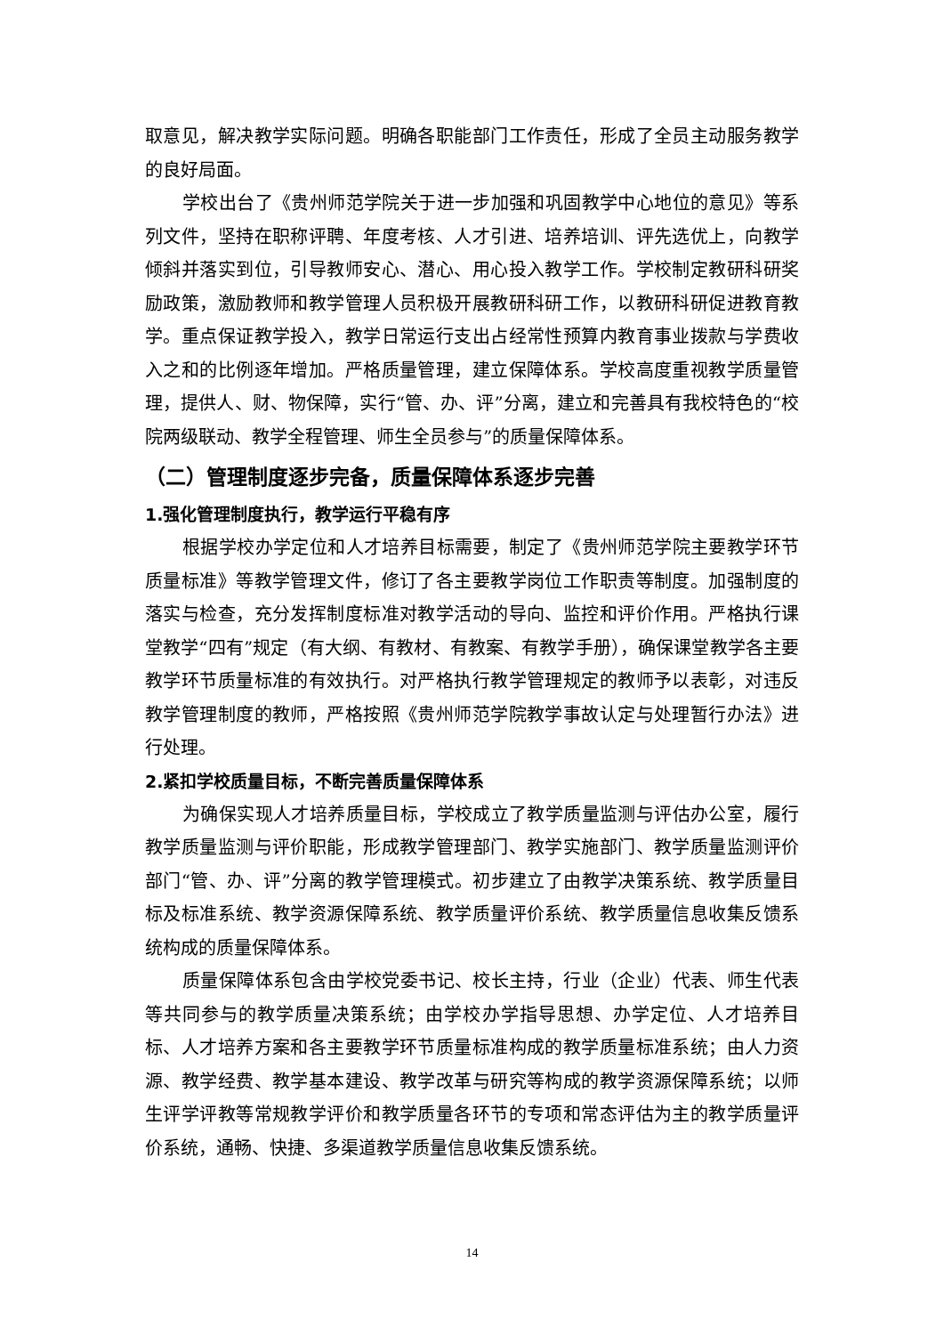取意见，解决教学实际问题。明确各职能部门工作责任，形成了全员主动服务教学的良好局面。
学校出台了《贵州师范学院关于进一步加强和巩固教学中心地位的意见》等系列文件，坚持在职称评聘、年度考核、人才引进、培养培训、评先选优上，向教学倾斜并落实到位，引导教师安心、潜心、用心投入教学工作。学校制定教研科研奖励政策，激励教师和教学管理人员积极开展教研科研工作，以教研科研促进教育教学。重点保证教学投入，教学日常运行支出占经常性预算内教育事业拨款与学费收入之和的比例逐年增加。严格质量管理，建立保障体系。学校高度重视教学质量管理，提供人、财、物保障，实行“管、办、评”分离，建立和完善具有我校特色的“校院两级联动、教学全程管理、师生全员参与”的质量保障体系。
（二）管理制度逐步完备，质量保障体系逐步完善
1.强化管理制度执行，教学运行平稳有序
根据学校办学定位和人才培养目标需要，制定了《贵州师范学院主要教学环节质量标准》等教学管理文件，修订了各主要教学岗位工作职责等制度。加强制度的落实与检查，充分发挥制度标准对教学活动的导向、监控和评价作用。严格执行课堂教学“四有”规定（有大纲、有教材、有教案、有教学手册），确保课堂教学各主要教学环节质量标准的有效执行。对严格执行教学管理规定的教师予以表彰，对违反教学管理制度的教师，严格按照《贵州师范学院教学事故认定与处理暂行办法》进行处理。
2.紧扣学校质量目标，不断完善质量保障体系
为确保实现人才培养质量目标，学校成立了教学质量监测与评估办公室，履行教学质量监测与评价职能，形成教学管理部门、教学实施部门、教学质量监测评价部门“管、办、评”分离的教学管理模式。初步建立了由教学决策系统、教学质量目标及标准系统、教学资源保障系统、教学质量评价系统、教学质量信息收集反馈系统构成的质量保障体系。
质量保障体系包含由学校党委书记、校长主持，行业（企业）代表、师生代表等共同参与的教学质量决策系统；由学校办学指导思想、办学定位、人才培养目标、人才培养方案和各主要教学环节质量标准构成的教学质量标准系统；由人力资源、教学经费、教学基本建设、教学改革与研究等构成的教学资源保障系统；以师生评学评教等常规教学评价和教学质量各环节的专项和常态评估为主的教学质量评价系统，通畅、快捷、多渠道教学质量信息收集反馈系统。
14